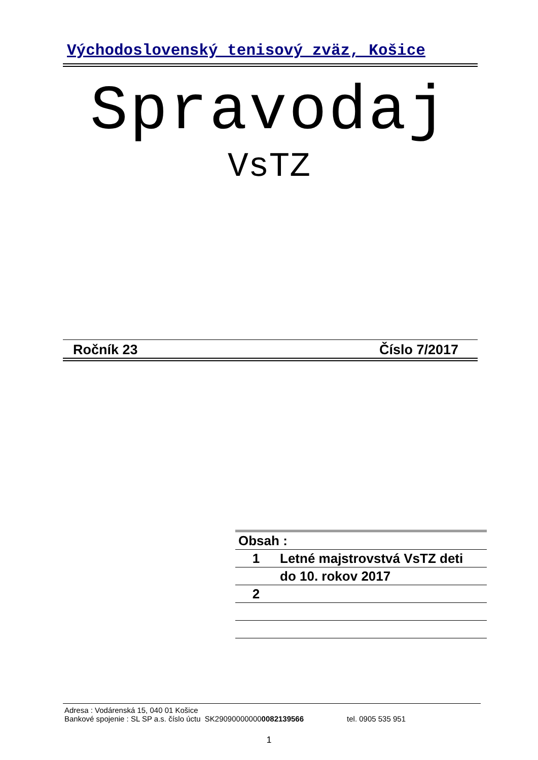Východoslovenský tenisový zväz, Košice
Spravodaj
VsTZ
Ročník 23 Číslo 7/2017
| Obsah : | |
| --- | --- |
| 1 | Letné majstrovstvá VsTZ deti |
| | do 10. rokov 2017 |
| 2 | |
Adresa : Vodárenská 15, 040 01 Košice
Bankové spojenie : SL SP a.s. číslo úctu SK290900000000082139566 tel. 0905 535 951
1